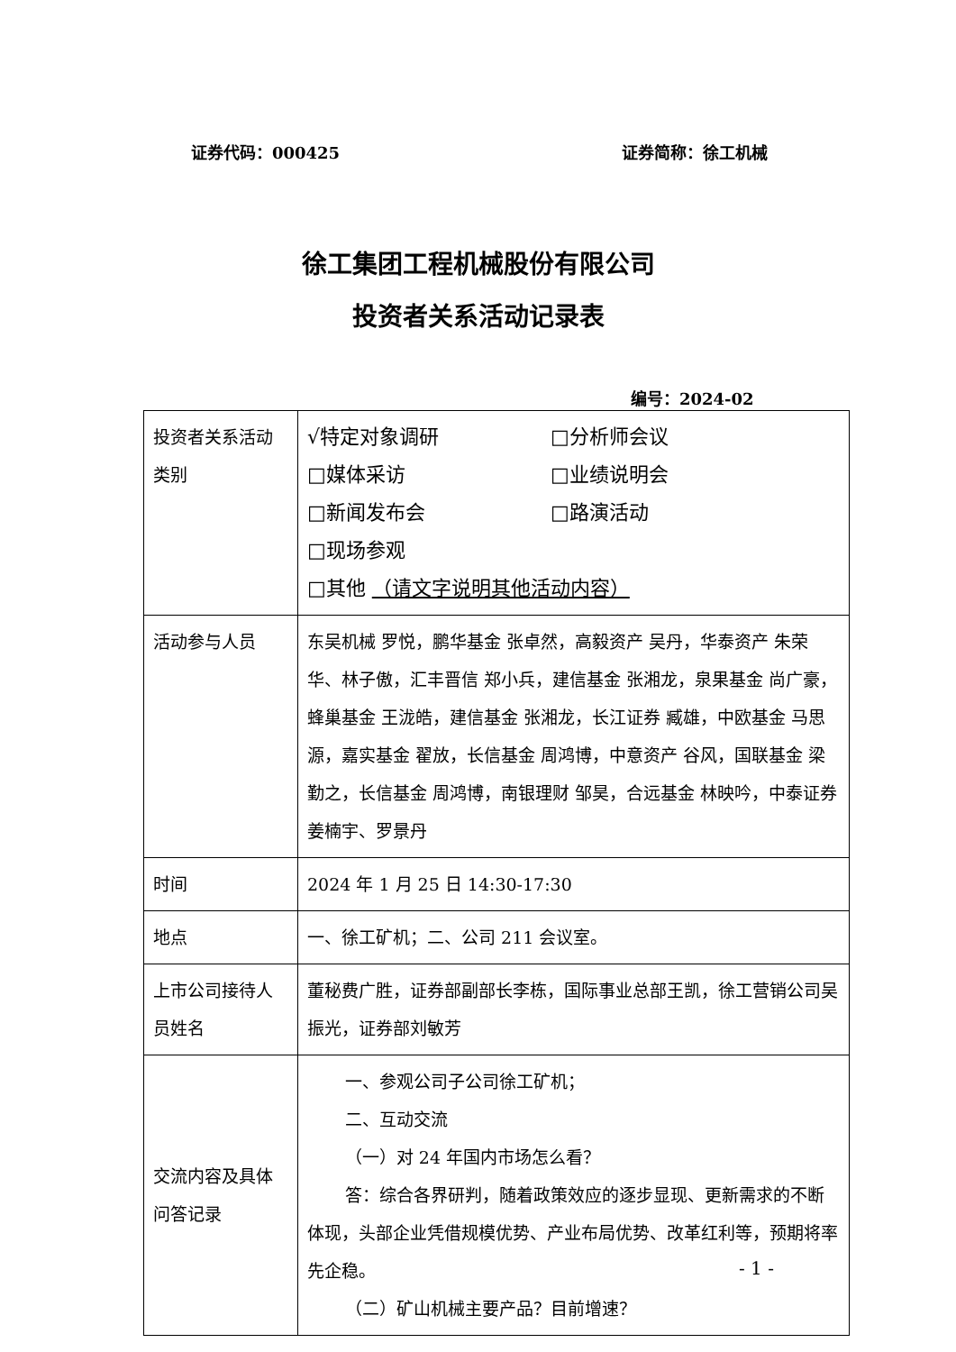证券代码：000425 证券简称：徐工机械
徐工集团工程机械股份有限公司
投资者关系活动记录表
编号：2024-02
| 投资者关系活动类别 | √特定对象调研 □分析师会议 □媒体采访 □业绩说明会 □新闻发布会 □路演活动 □现场参观 □其他 （请文字说明其他活动内容） |
| 活动参与人员 | 东吴机械 罗悦，鹏华基金 张卓然，高毅资产 吴丹，华泰资产 朱荣华、林子傲，汇丰晋信 郑小兵，建信基金 张湘龙，泉果基金 尚广豪，蜂巢基金 王泷皓，建信基金 张湘龙，长江证券 臧雄，中欧基金 马思源，嘉实基金 翟放，长信基金 周鸿博，中意资产 谷风，国联基金 梁勤之，长信基金 周鸿博，南银理财 邹昊，合远基金 林映吟，中泰证券 姜楠宇、罗景丹 |
| 时间 | 2024 年 1 月 25 日 14:30-17:30 |
| 地点 | 一、徐工矿机；二、公司 211 会议室。 |
| 上市公司接待人员姓名 | 董秘费广胜，证券部副部长李栋，国际事业总部王凯，徐工营销公司吴振光，证券部刘敏芳 |
| 交流内容及具体问答记录 | 一、参观公司子公司徐工矿机； 二、互动交流 （一）对 24 年国内市场怎么看？ 答：综合各界研判，随着政策效应的逐步显现、更新需求的不断体现，头部企业凭借规模优势、产业布局优势、改革红利等，预期将率先企稳。 （二）矿山机械主要产品？目前增速？ |
- 1 -